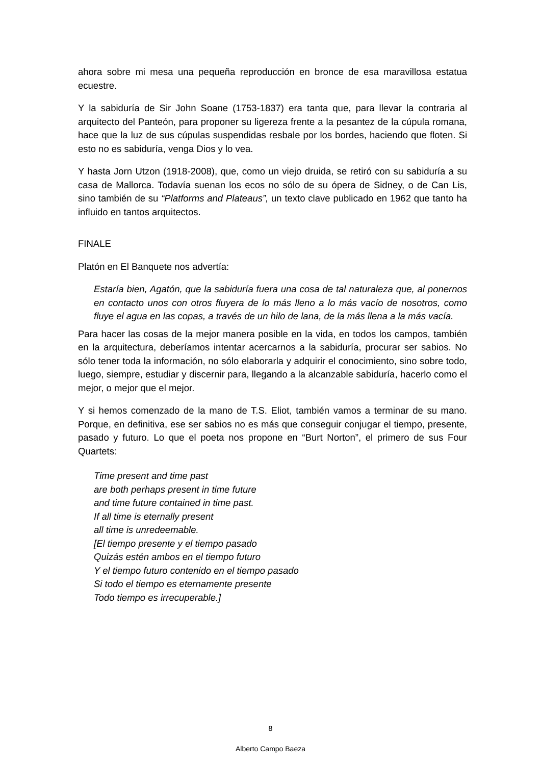ahora sobre mi mesa una pequeña reproducción en bronce de esa maravillosa estatua ecuestre.
Y la sabiduría de Sir John Soane (1753-1837) era tanta que, para llevar la contraria al arquitecto del Panteón, para proponer su ligereza frente a la pesantez de la cúpula romana, hace que la luz de sus cúpulas suspendidas resbale por los bordes, haciendo que floten. Si esto no es sabiduría, venga Dios y lo vea.
Y hasta Jorn Utzon (1918-2008), que, como un viejo druida, se retiró con su sabiduría a su casa de Mallorca. Todavía suenan los ecos no sólo de su ópera de Sidney, o de Can Lis, sino también de su “Platforms and Plateaus”, un texto clave publicado en 1962 que tanto ha influido en tantos arquitectos.
FINALE
Platón en El Banquete nos advertía:
Estaría bien, Agatón, que la sabiduría fuera una cosa de tal naturaleza que, al ponernos en contacto unos con otros fluyera de lo más lleno a lo más vacío de nosotros, como fluye el agua en las copas, a través de un hilo de lana, de la más llena a la más vacía.
Para hacer las cosas de la mejor manera posible en la vida, en todos los campos, también en la arquitectura, deberíamos intentar acercarnos a la sabiduría, procurar ser sabios. No sólo tener toda la información, no sólo elaborarla y adquirir el conocimiento, sino sobre todo, luego, siempre, estudiar y discernir para, llegando a la alcanzable sabiduría, hacerlo como el mejor, o mejor que el mejor.
Y si hemos comenzado de la mano de T.S. Eliot, también vamos a terminar de su mano. Porque, en definitiva, ese ser sabios no es más que conseguir conjugar el tiempo, presente, pasado y futuro. Lo que el poeta nos propone en “Burt Norton”, el primero de sus Four Quartets:
Time present and time past
are both perhaps present in time future
and time future contained in time past.
If all time is eternally present
all time is unredeemable.
[El tiempo presente y el tiempo pasado
Quizás estén ambos en el tiempo futuro
Y el tiempo futuro contenido en el tiempo pasado
Si todo el tiempo es eternamente presente
Todo tiempo es irrecuperable.]
8
Alberto Campo Baeza